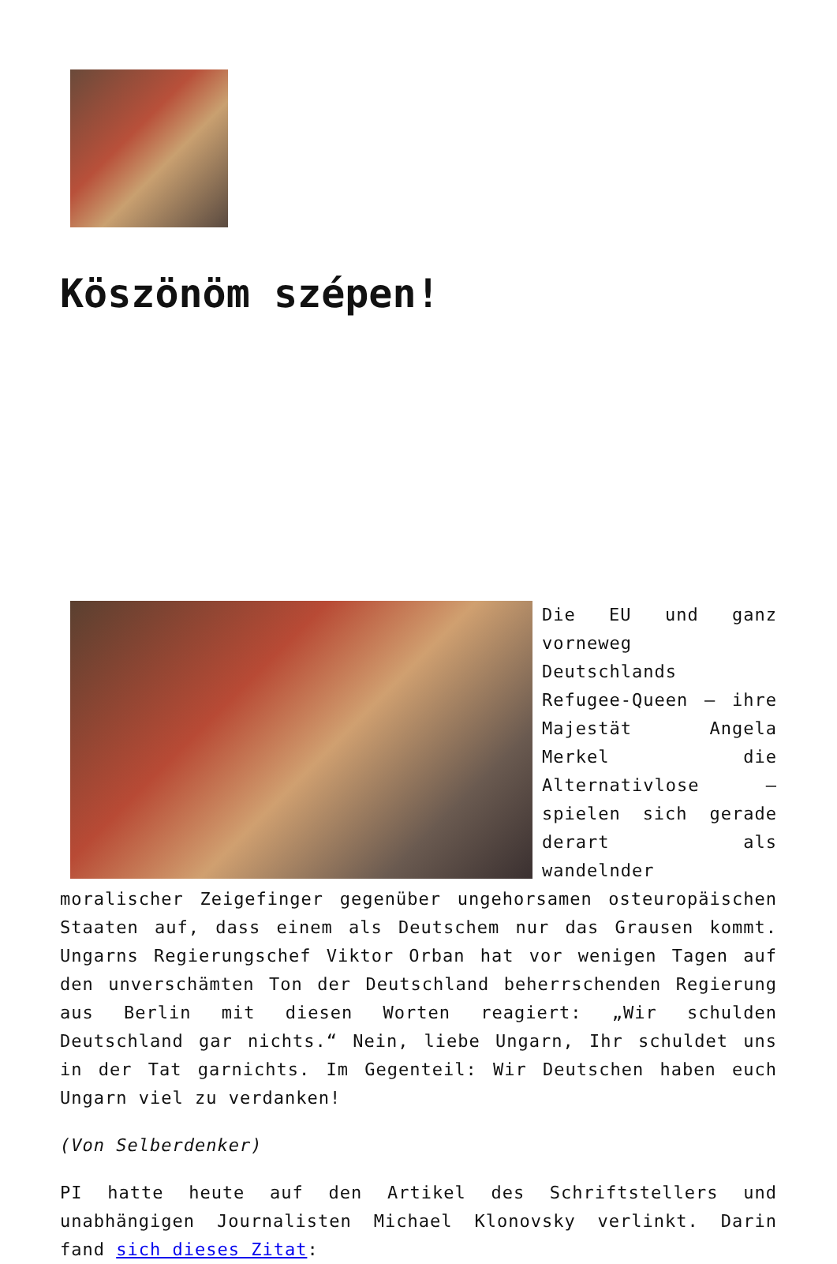Köszönöm szépen!
Die EU und ganz vorneweg Deutschlands Refugee-Queen – ihre Majestät Angela Merkel die Alternativlose – spielen sich gerade derart als wandelnder moralischer Zeigefinger gegenüber ungehorsamen osteuropäischen Staaten auf, dass einem als Deutschem nur das Grausen kommt. Ungarns Regierungschef Viktor Orban hat vor wenigen Tagen auf den unverschämten Ton der Deutschland beherrschenden Regierung aus Berlin mit diesen Worten reagiert: „Wir schulden Deutschland gar nichts.“ Nein, liebe Ungarn, Ihr schuldet uns in der Tat garnichts. Im Gegenteil: Wir Deutschen haben euch Ungarn viel zu verdanken!
(Von Selberdenker)
PI hatte heute auf den Artikel des Schriftstellers und unabhängigen Journalisten Michael Klonovsky verlinkt. Darin fand sich dieses Zitat: